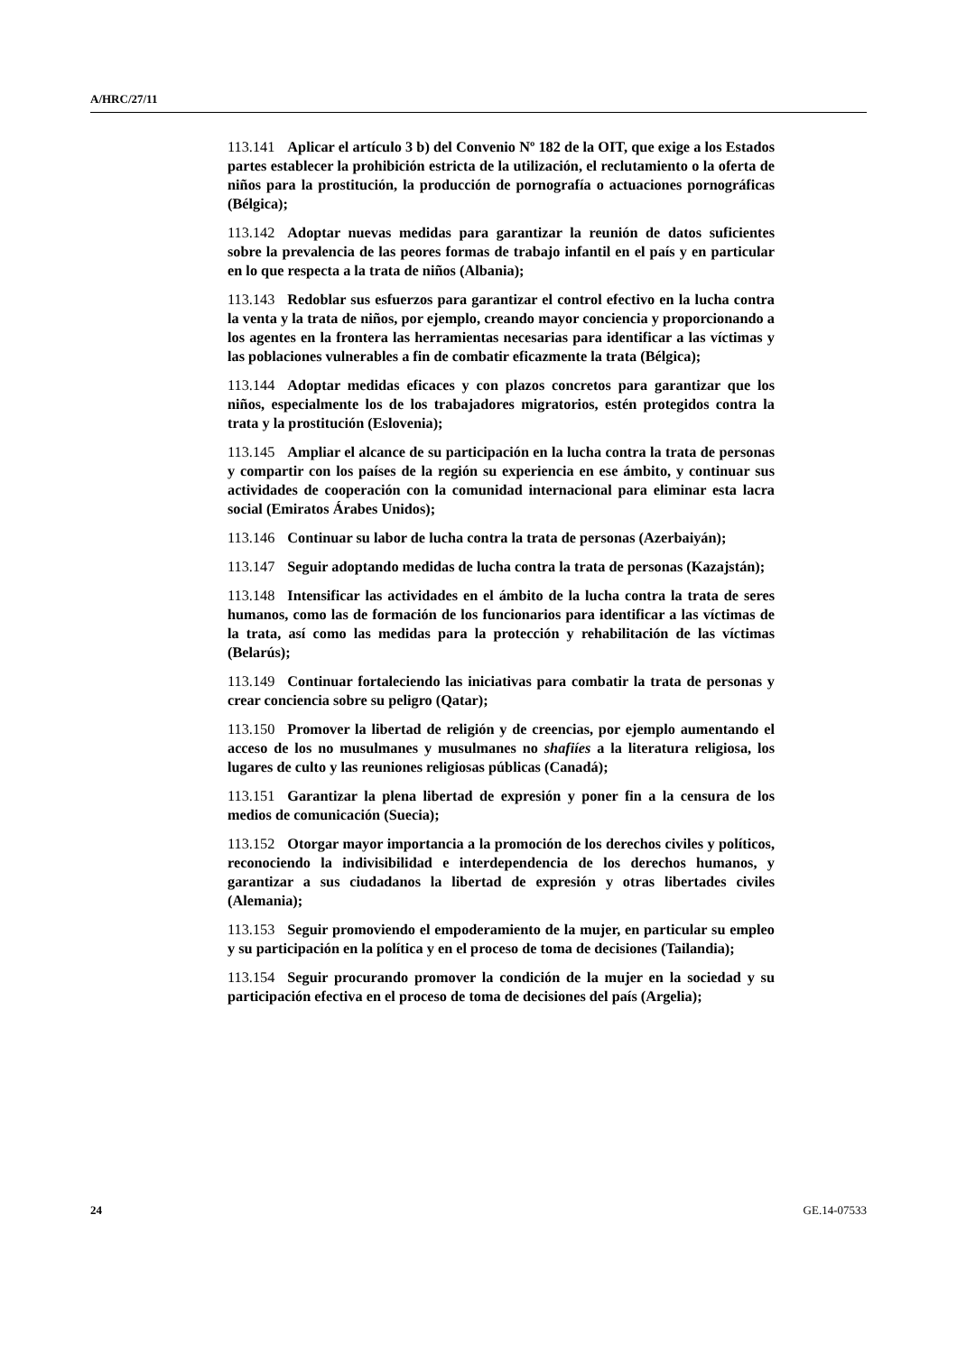A/HRC/27/11
113.141 Aplicar el artículo 3 b) del Convenio Nº 182 de la OIT, que exige a los Estados partes establecer la prohibición estricta de la utilización, el reclutamiento o la oferta de niños para la prostitución, la producción de pornografía o actuaciones pornográficas (Bélgica);
113.142 Adoptar nuevas medidas para garantizar la reunión de datos suficientes sobre la prevalencia de las peores formas de trabajo infantil en el país y en particular en lo que respecta a la trata de niños (Albania);
113.143 Redoblar sus esfuerzos para garantizar el control efectivo en la lucha contra la venta y la trata de niños, por ejemplo, creando mayor conciencia y proporcionando a los agentes en la frontera las herramientas necesarias para identificar a las víctimas y las poblaciones vulnerables a fin de combatir eficazmente la trata (Bélgica);
113.144 Adoptar medidas eficaces y con plazos concretos para garantizar que los niños, especialmente los de los trabajadores migratorios, estén protegidos contra la trata y la prostitución (Eslovenia);
113.145 Ampliar el alcance de su participación en la lucha contra la trata de personas y compartir con los países de la región su experiencia en ese ámbito, y continuar sus actividades de cooperación con la comunidad internacional para eliminar esta lacra social (Emiratos Árabes Unidos);
113.146 Continuar su labor de lucha contra la trata de personas (Azerbaiyán);
113.147 Seguir adoptando medidas de lucha contra la trata de personas (Kazajstán);
113.148 Intensificar las actividades en el ámbito de la lucha contra la trata de seres humanos, como las de formación de los funcionarios para identificar a las víctimas de la trata, así como las medidas para la protección y rehabilitación de las víctimas (Belarús);
113.149 Continuar fortaleciendo las iniciativas para combatir la trata de personas y crear conciencia sobre su peligro (Qatar);
113.150 Promover la libertad de religión y de creencias, por ejemplo aumentando el acceso de los no musulmanes y musulmanes no shafiíes a la literatura religiosa, los lugares de culto y las reuniones religiosas públicas (Canadá);
113.151 Garantizar la plena libertad de expresión y poner fin a la censura de los medios de comunicación (Suecia);
113.152 Otorgar mayor importancia a la promoción de los derechos civiles y políticos, reconociendo la indivisibilidad e interdependencia de los derechos humanos, y garantizar a sus ciudadanos la libertad de expresión y otras libertades civiles (Alemania);
113.153 Seguir promoviendo el empoderamiento de la mujer, en particular su empleo y su participación en la política y en el proceso de toma de decisiones (Tailandia);
113.154 Seguir procurando promover la condición de la mujer en la sociedad y su participación efectiva en el proceso de toma de decisiones del país (Argelia);
24 GE.14-07533